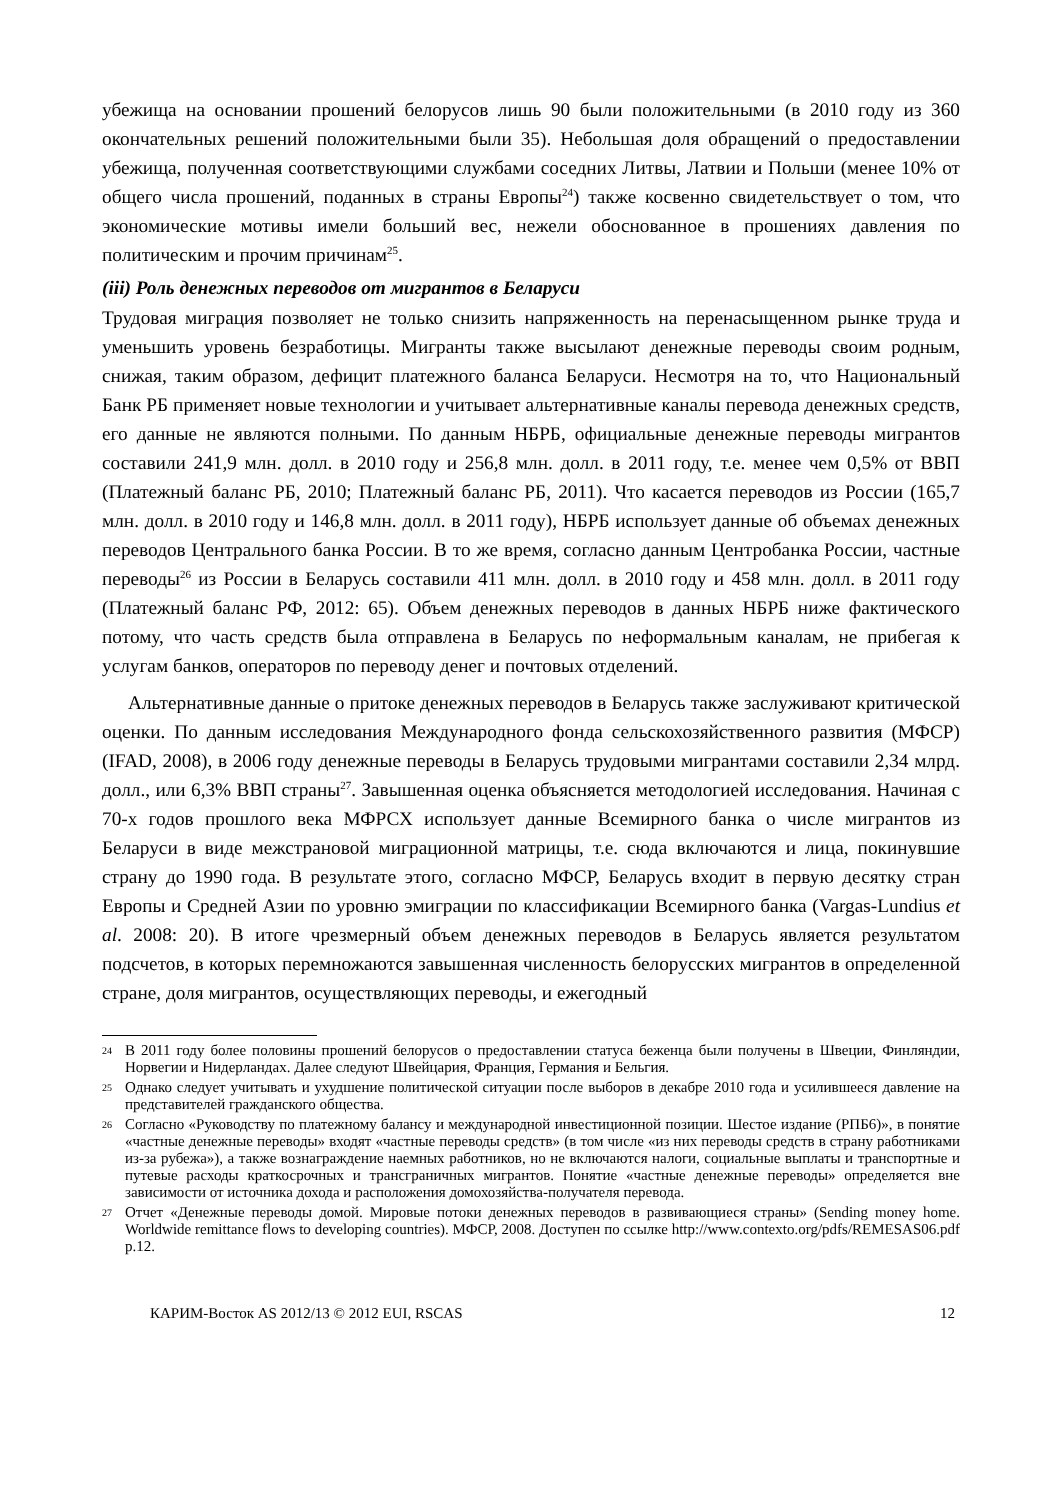убежища на основании прошений белорусов лишь 90 были положительными (в 2010 году из 360 окончательных решений положительными были 35). Небольшая доля обращений о предоставлении убежища, полученная соответствующими службами соседних Литвы, Латвии и Польши (менее 10% от общего числа прошений, поданных в страны Европы<sup>24</sup>) также косвенно свидетельствует о том, что экономические мотивы имели больший вес, нежели обоснованное в прошениях давления по политическим и прочим причинам<sup>25</sup>.
(iii) Роль денежных переводов от мигрантов в Беларуси
Трудовая миграция позволяет не только снизить напряженность на перенасыщенном рынке труда и уменьшить уровень безработицы. Мигранты также высылают денежные переводы своим родным, снижая, таким образом, дефицит платежного баланса Беларуси. Несмотря на то, что Национальный Банк РБ применяет новые технологии и учитывает альтернативные каналы перевода денежных средств, его данные не являются полными. По данным НБРБ, официальные денежные переводы мигрантов составили 241,9 млн. долл. в 2010 году и 256,8 млн. долл. в 2011 году, т.е. менее чем 0,5% от ВВП (Платежный баланс РБ, 2010; Платежный баланс РБ, 2011). Что касается переводов из России (165,7 млн. долл. в 2010 году и 146,8 млн. долл. в 2011 году), НБРБ использует данные об объемах денежных переводов Центрального банка России. В то же время, согласно данным Центробанка России, частные переводы<sup>26</sup> из России в Беларусь составили 411 млн. долл. в 2010 году и 458 млн. долл. в 2011 году (Платежный баланс РФ, 2012: 65). Объем денежных переводов в данных НБРБ ниже фактического потому, что часть средств была отправлена в Беларусь по неформальным каналам, не прибегая к услугам банков, операторов по переводу денег и почтовых отделений.
Альтернативные данные о притоке денежных переводов в Беларусь также заслуживают критической оценки. По данным исследования Международного фонда сельскохозяйственного развития (МФСР) (IFAD, 2008), в 2006 году денежные переводы в Беларусь трудовыми мигрантами составили 2,34 млрд. долл., или 6,3% ВВП страны<sup>27</sup>. Завышенная оценка объясняется методологией исследования. Начиная с 70-х годов прошлого века МФРСХ использует данные Всемирного банка о числе мигрантов из Беларуси в виде межстрановой миграционной матрицы, т.е. сюда включаются и лица, покинувшие страну до 1990 года. В результате этого, согласно МФСР, Беларусь входит в первую десятку стран Европы и Средней Азии по уровню эмиграции по классификации Всемирного банка (Vargas-Lundius et al. 2008: 20). В итоге чрезмерный объем денежных переводов в Беларусь является результатом подсчетов, в которых перемножаются завышенная численность белорусских мигрантов в определенной стране, доля мигрантов, осуществляющих переводы, и ежегодный
24
В 2011 году более половины прошений белорусов о предоставлении статуса беженца были получены в Швеции, Финляндии, Норвегии и Нидерландах. Далее следуют Швейцария, Франция, Германия и Бельгия.
25
Однако следует учитывать и ухудшение политической ситуации после выборов в декабре 2010 года и усилившееся давление на представителей гражданского общества.
26
Согласно «Руководству по платежному балансу и международной инвестиционной позиции. Шестое издание (РПБ6)», в понятие «частные денежные переводы» входят «частные переводы средств» (в том числе «из них переводы средств в страну работниками из-за рубежа»), а также вознаграждение наемных работников, но не включаются налоги, социальные выплаты и транспортные и путевые расходы краткосрочных и трансграничных мигрантов. Понятие «частные денежные переводы» определяется вне зависимости от источника дохода и расположения домохозяйства-получателя перевода.
27
Отчет «Денежные переводы домой. Мировые потоки денежных переводов в развивающиеся страны» (Sending money home. Worldwide remittance flows to developing countries). МФСР, 2008. Доступен по ссылке http://www.contexto.org/pdfs/REMESAS06.pdf p.12.
КАРИМ-Восток AS 2012/13 © 2012 EUI, RSCAS 12